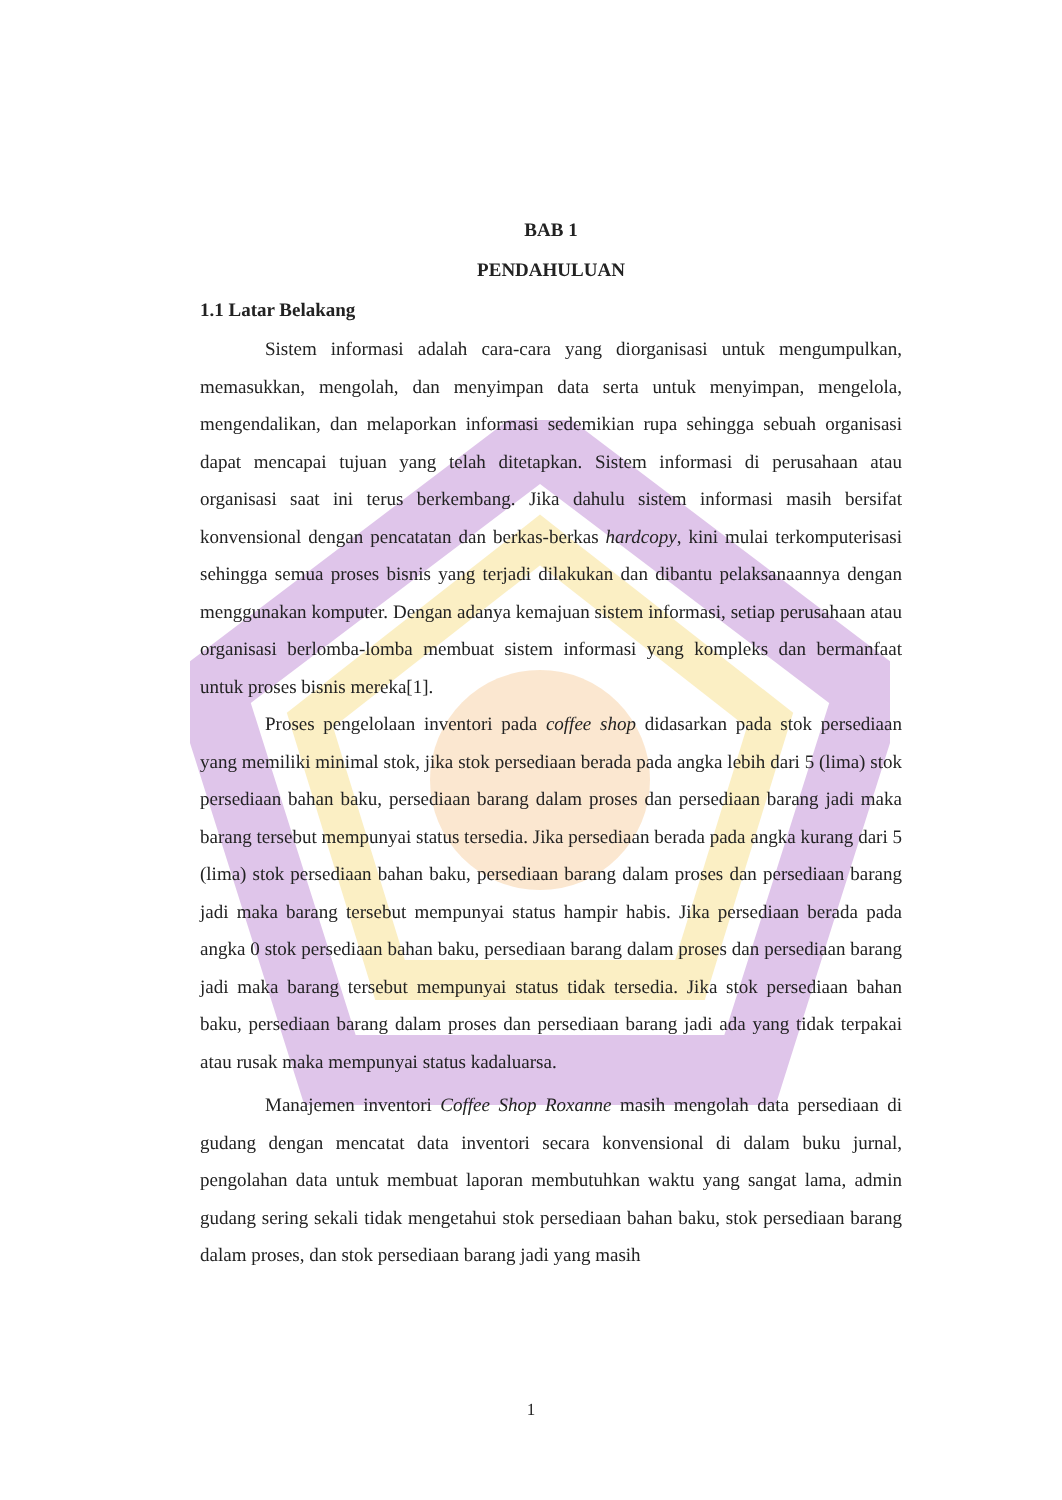BAB 1
PENDAHULUAN
1.1 Latar Belakang
Sistem informasi adalah cara-cara yang diorganisasi untuk mengumpulkan, memasukkan, mengolah, dan menyimpan data serta untuk menyimpan, mengelola, mengendalikan, dan melaporkan informasi sedemikian rupa sehingga sebuah organisasi dapat mencapai tujuan yang telah ditetapkan. Sistem informasi di perusahaan atau organisasi saat ini terus berkembang. Jika dahulu sistem informasi masih bersifat konvensional dengan pencatatan dan berkas-berkas hardcopy, kini mulai terkomputerisasi sehingga semua proses bisnis yang terjadi dilakukan dan dibantu pelaksanaannya dengan menggunakan komputer. Dengan adanya kemajuan sistem informasi, setiap perusahaan atau organisasi berlomba-lomba membuat sistem informasi yang kompleks dan bermanfaat untuk proses bisnis mereka[1].
Proses pengelolaan inventori pada coffee shop didasarkan pada stok persediaan yang memiliki minimal stok, jika stok persediaan berada pada angka lebih dari 5 (lima) stok persediaan bahan baku, persediaan barang dalam proses dan persediaan barang jadi maka barang tersebut mempunyai status tersedia. Jika persediaan berada pada angka kurang dari 5 (lima) stok persediaan bahan baku, persediaan barang dalam proses dan persediaan barang jadi maka barang tersebut mempunyai status hampir habis. Jika persediaan berada pada angka 0 stok persediaan bahan baku, persediaan barang dalam proses dan persediaan barang jadi maka barang tersebut mempunyai status tidak tersedia. Jika stok persediaan bahan baku, persediaan barang dalam proses dan persediaan barang jadi ada yang tidak terpakai atau rusak maka mempunyai status kadaluarsa.
Manajemen inventori Coffee Shop Roxanne masih mengolah data persediaan di gudang dengan mencatat data inventori secara konvensional di dalam buku jurnal, pengolahan data untuk membuat laporan membutuhkan waktu yang sangat lama, admin gudang sering sekali tidak mengetahui stok persediaan bahan baku, stok persediaan barang dalam proses, dan stok persediaan barang jadi yang masih
1